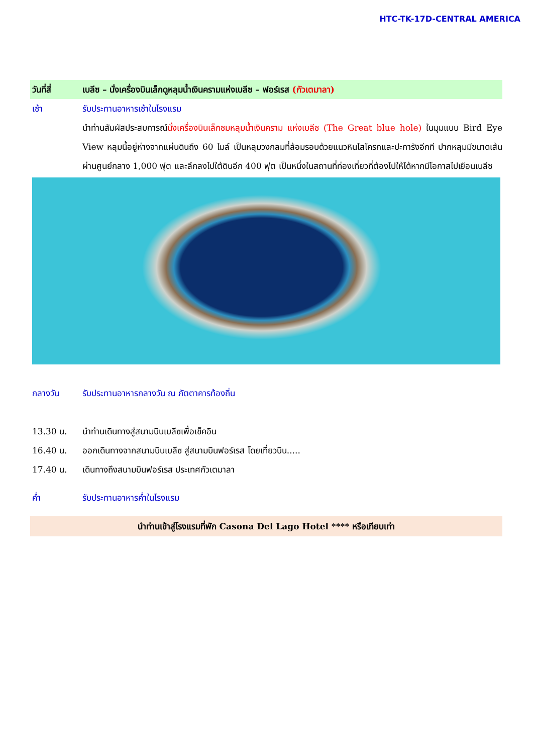HTC-TK-17D-CENTRAL AMERICA
วันที่สี่ เบลีซ – นั่งเครื่องบินเล็กดูหลุมน้ำเงินครามแห่งเบลีซ – ฟอร์เรส (กัวเตมาลา)
เช้า รับประทานอาหารเช้าในโรงแรม
นำท่านสัมผัสประสบการณ์นั่งเครื่องบินเล็กชมหลุมน้ำเงินคราม แห่งเบลีซ (The Great blue hole) ในมุมแบบ Bird Eye View หลุมนี้อยู่ห่างจากแผ่นดินถึง 60 ไมล์ เป็นหลุมวงกลมที่ล้อมรอบด้วยแนวหินโสโครกและปะการังอีกที ปากหลุมมีขนาดเส้นผ่านศูนย์กลาง 1,000 ฟุต และลึกลงไปใต้ดินอีก 400 ฟุต เป็นหนึ่งในสถานที่ท่องเที่ยวที่ต้องไปให้ได้หากมีโอกาสไปเยือนเบลีซ
กลางวัน รับประทานอาหารกลางวัน ณ ภัตตาคารท้องถิ่น
13.30 น. นำท่านเดินทางสู่สนามบินเบลีซเพื่อเช็คอิน
16.40 น. ออกเดินทางจากสนามบินเบลีซ สู่สนามบินฟอร์เรส โดยเที่ยวบิน.....
17.40 น. เดินทางถึงสนามบินฟอร์เรส ประเทศกัวเตมาลา
ค่ำ รับประทานอาหารค่ำในโรงแรม
นำท่านเข้าสู่โรงแรมที่พัก Casona Del Lago Hotel **** หรือเทียบเท่า